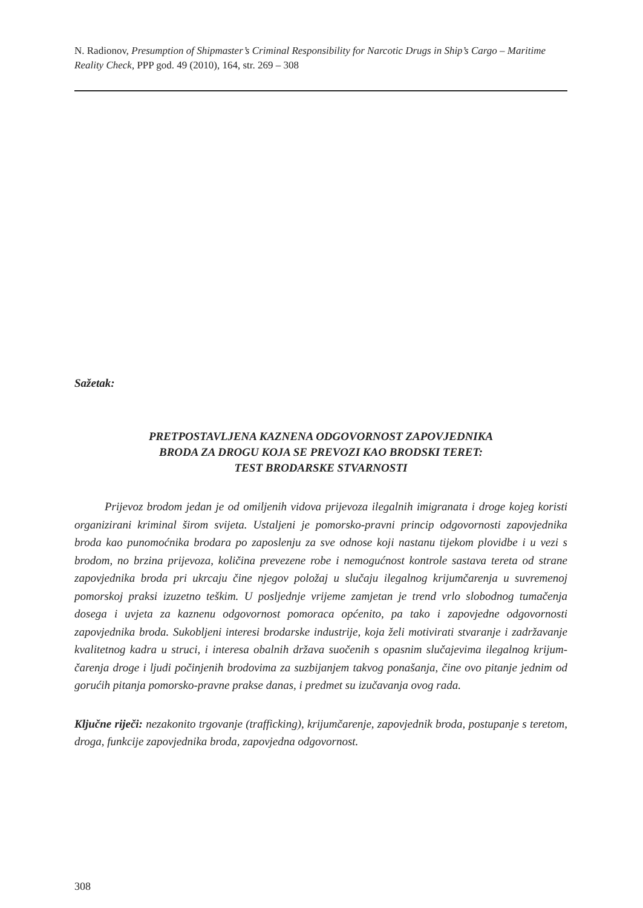N. Radionov, Presumption of Shipmaster’s Criminal Responsibility for Narcotic Drugs in Ship’s Cargo – Maritime Reality Check, PPP god. 49 (2010), 164, str. 269 – 308
Sažetak:
PRETPOSTAVLJENA KAZNENA ODGOVORNOST ZAPOVJEDNIKA
BRODA ZA DROGU KOJA SE PREVOZI KAO BRODSKI TERET:
TEST BRODARSKE STVARNOSTI
Prijevoz brodom jedan je od omiljenih vidova prijevoza ilegalnih imigranata i droge kojeg koristi organizirani kriminal širom svijeta. Ustaljeni je pomorsko-pravni princip odgovornosti zapovjednika broda kao punomoćnika brodara po zaposlenju za sve odnose koji nastanu tijekom plovidbe i u vezi s brodom, no brzina prijevoza, količina prevezene robe i nemogućnost kontrole sastava tereta od strane zapovjednika broda pri ukrcaju čine njegov položaj u slučaju ilegalnog krijumčarenja u suvremenoj pomorskoj praksi izuzetno teškim. U posljednje vrijeme zamjetan je trend vrlo slobodnog tumačenja dosega i uvjeta za kaznenu odgovornost pomoraca općenito, pa tako i zapovjedne odgovornosti zapovjednika broda. Sukobljeni interesi brodarske industrije, koja želi motivirati stvaranje i zadržavanje kvalitetnog kadra u struci, i interesa obalnih država suočenih s opasnim slučajevima ilegalnog krijum-čarenja droge i ljudi počinjenih brodovima za suzbijanjem takvog ponašanja, čine ovo pitanje jednim od gorućih pitanja pomorsko-pravne prakse danas, i predmet su izučavanja ovog rada.
Ključne riječi: nezakonito trgovanje (trafficking), krijumčarenje, zapovjednik broda, postupanje s teretom, droga, funkcije zapovjednika broda, zapovjedna odgovornost.
308